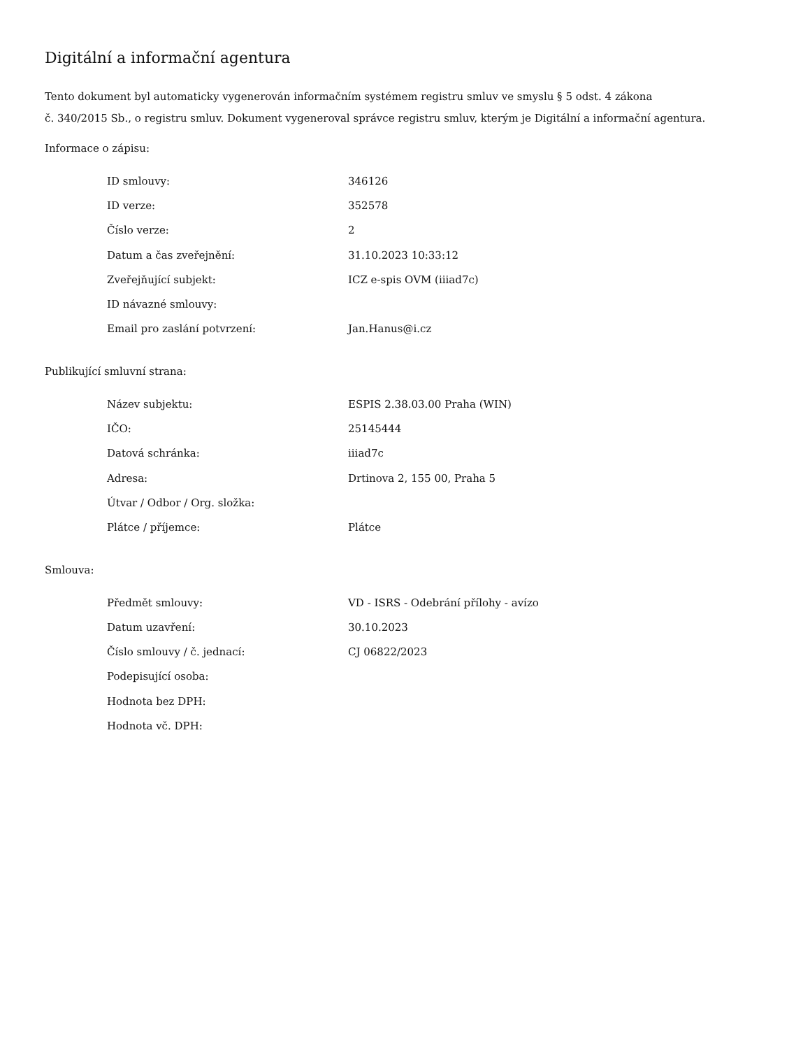Digitální a informační agentura
Tento dokument byl automaticky vygenerován informačním systémem registru smluv ve smyslu § 5 odst. 4 zákona
č. 340/2015 Sb., o registru smluv. Dokument vygeneroval správce registru smluv, kterým je Digitální a informační agentura.
Informace o zápisu:
| ID smlouvy: | 346126 |
| ID verze: | 352578 |
| Číslo verze: | 2 |
| Datum a čas zveřejnění: | 31.10.2023 10:33:12 |
| Zveřejňující subjekt: | ICZ e-spis OVM (iiiad7c) |
| ID návazné smlouvy: | |
| Email pro zaslání potvrzení: | Jan.Hanus@i.cz |
Publikující smluvní strana:
| Název subjektu: | ESPIS 2.38.03.00 Praha (WIN) |
| IČO: | 25145444 |
| Datová schránka: | iiiad7c |
| Adresa: | Drtinova 2, 155 00, Praha 5 |
| Útvar / Odbor / Org. složka: | |
| Plátce / příjemce: | Plátce |
Smlouva:
| Předmět smlouvy: | VD - ISRS - Odebrání přílohy - avízo |
| Datum uzavření: | 30.10.2023 |
| Číslo smlouvy / č. jednací: | CJ 06822/2023 |
| Podepisující osoba: | |
| Hodnota bez DPH: | |
| Hodnota vč. DPH: | |